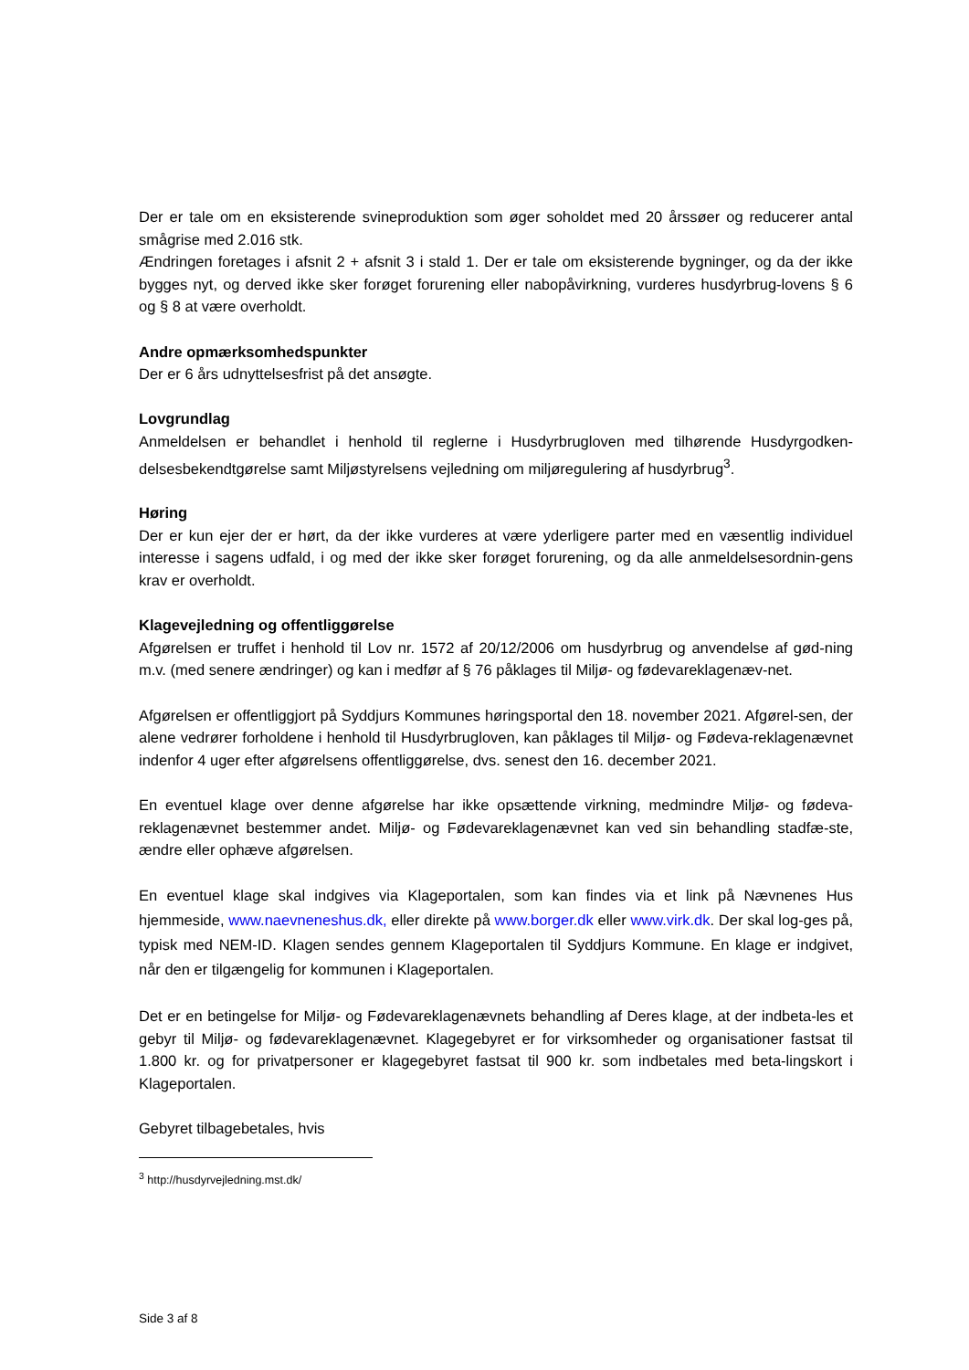Der er tale om en eksisterende svineproduktion som øger soholdet med 20 årssøer og reducerer antal smågrise med 2.016 stk.
Ændringen foretages i afsnit 2 + afsnit 3 i stald 1. Der er tale om eksisterende bygninger, og da der ikke bygges nyt, og derved ikke sker forøget forurening eller nabopåvirkning, vurderes husdyrbrug-lovens § 6 og § 8 at være overholdt.
Andre opmærksomhedspunkter
Der er 6 års udnyttelsesfrist på det ansøgte.
Lovgrundlag
Anmeldelsen er behandlet i henhold til reglerne i Husdyrbrugloven med tilhørende Husdyrgodken-delsesbekendtgørelse samt Miljøstyrelsens vejledning om miljøregulering af husdyrbrug<sup>3</sup>.
Høring
Der er kun ejer der er hørt, da der ikke vurderes at være yderligere parter med en væsentlig individuel interesse i sagens udfald, i og med der ikke sker forøget forurening, og da alle anmeldelsesordnin-gens krav er overholdt.
Klagevejledning og offentliggørelse
Afgørelsen er truffet i henhold til Lov nr. 1572 af 20/12/2006 om husdyrbrug og anvendelse af gød-ning m.v. (med senere ændringer) og kan i medfør af § 76 påklages til Miljø- og fødevareklagenæv-net.
Afgørelsen er offentliggjort på Syddjurs Kommunes høringsportal den 18. november 2021. Afgørel-sen, der alene vedrører forholdene i henhold til Husdyrbrugloven, kan påklages til Miljø- og Fødeva-reklagenævnet indenfor 4 uger efter afgørelsens offentliggørelse, dvs. senest den 16. december 2021.
En eventuel klage over denne afgørelse har ikke opsættende virkning, medmindre Miljø- og fødeva-reklagenævnet bestemmer andet. Miljø- og Fødevareklagenævnet kan ved sin behandling stadfæ-ste, ændre eller ophæve afgørelsen.
En eventuel klage skal indgives via Klageportalen, som kan findes via et link på Nævnenes Hus hjemmeside, www.naevneneshus.dk, eller direkte på www.borger.dk eller www.virk.dk. Der skal log-ges på, typisk med NEM-ID. Klagen sendes gennem Klageportalen til Syddjurs Kommune. En klage er indgivet, når den er tilgængelig for kommunen i Klageportalen.
Det er en betingelse for Miljø- og Fødevareklagenævnets behandling af Deres klage, at der indbeta-les et gebyr til Miljø- og fødevareklagenævnet. Klagegebyret er for virksomheder og organisationer fastsat til 1.800 kr. og for privatpersoner er klagegebyret fastsat til 900 kr. som indbetales med beta-lingskort i Klageportalen.
Gebyret tilbagebetales, hvis
<sup>3</sup> http://husdyrvejledning.mst.dk/
Side 3 af 8